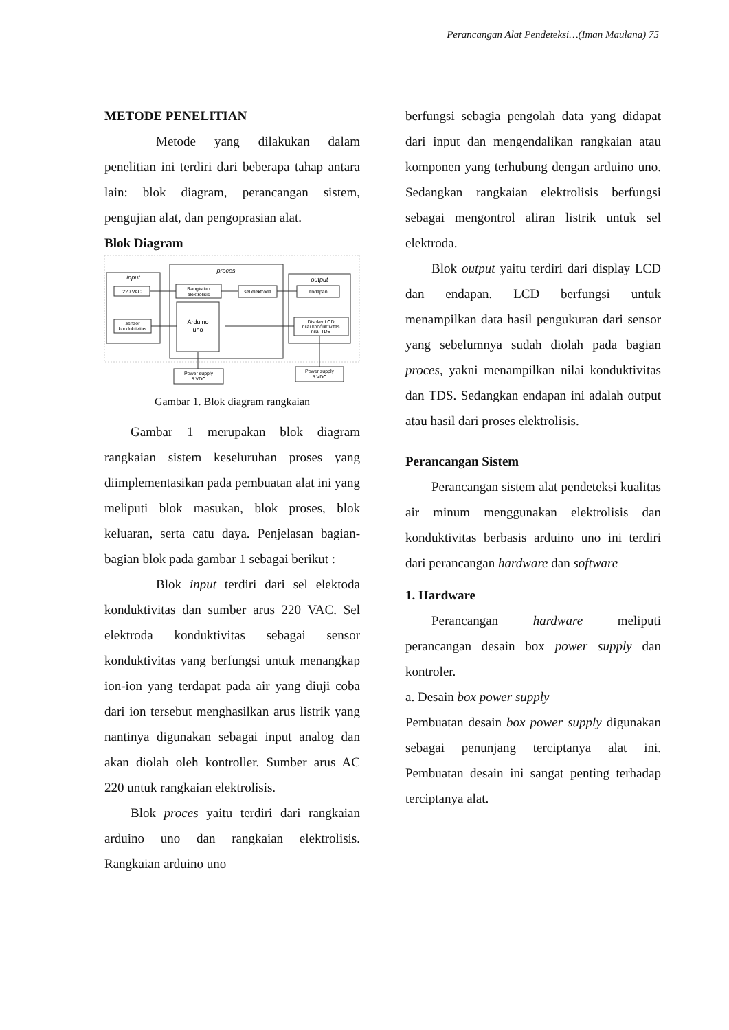Perancangan Alat Pendeteksi…(Iman Maulana) 75
METODE PENELITIAN
Metode yang dilakukan dalam penelitian ini terdiri dari beberapa tahap antara lain: blok diagram, perancangan sistem, pengujian alat, dan pengoprasian alat.
Blok Diagram
input
proces
output
220 VAC
Rangkaian
elektrolisis
sel elektroda
endapan
sensor
konduktivitas
Arduino
uno
Display LCD
nilai konduktivitas
nilai TDS
Power supply
8 VDC
Power supply
5 VDC
Gambar 1. Blok diagram rangkaian
Gambar 1 merupakan blok diagram rangkaian sistem keseluruhan proses yang diimplementasikan pada pembuatan alat ini yang meliputi blok masukan, blok proses, blok keluaran, serta catu daya. Penjelasan bagian-bagian blok pada gambar 1 sebagai berikut :
Blok input terdiri dari sel elektoda konduktivitas dan sumber arus 220 VAC. Sel elektroda konduktivitas sebagai sensor konduktivitas yang berfungsi untuk menangkap ion-ion yang terdapat pada air yang diuji coba dari ion tersebut menghasilkan arus listrik yang nantinya digunakan sebagai input analog dan akan diolah oleh kontroller. Sumber arus AC 220 untuk rangkaian elektrolisis.
Blok proces yaitu terdiri dari rangkaian arduino uno dan rangkaian elektrolisis. Rangkaian arduino uno
berfungsi sebagia pengolah data yang didapat dari input dan mengendalikan rangkaian atau komponen yang terhubung dengan arduino uno. Sedangkan rangkaian elektrolisis berfungsi sebagai mengontrol aliran listrik untuk sel elektroda.
Blok output yaitu terdiri dari display LCD dan endapan. LCD berfungsi untuk menampilkan data hasil pengukuran dari sensor yang sebelumnya sudah diolah pada bagian proces, yakni menampilkan nilai konduktivitas dan TDS. Sedangkan endapan ini adalah output atau hasil dari proses elektrolisis.
Perancangan Sistem
Perancangan sistem alat pendeteksi kualitas air minum menggunakan elektrolisis dan konduktivitas berbasis arduino uno ini terdiri dari perancangan hardware dan software
1. Hardware
Perancangan hardware meliputi perancangan desain box power supply dan kontroler.
a. Desain box power supply
Pembuatan desain box power supply digunakan sebagai penunjang terciptanya alat ini. Pembuatan desain ini sangat penting terhadap terciptanya alat.